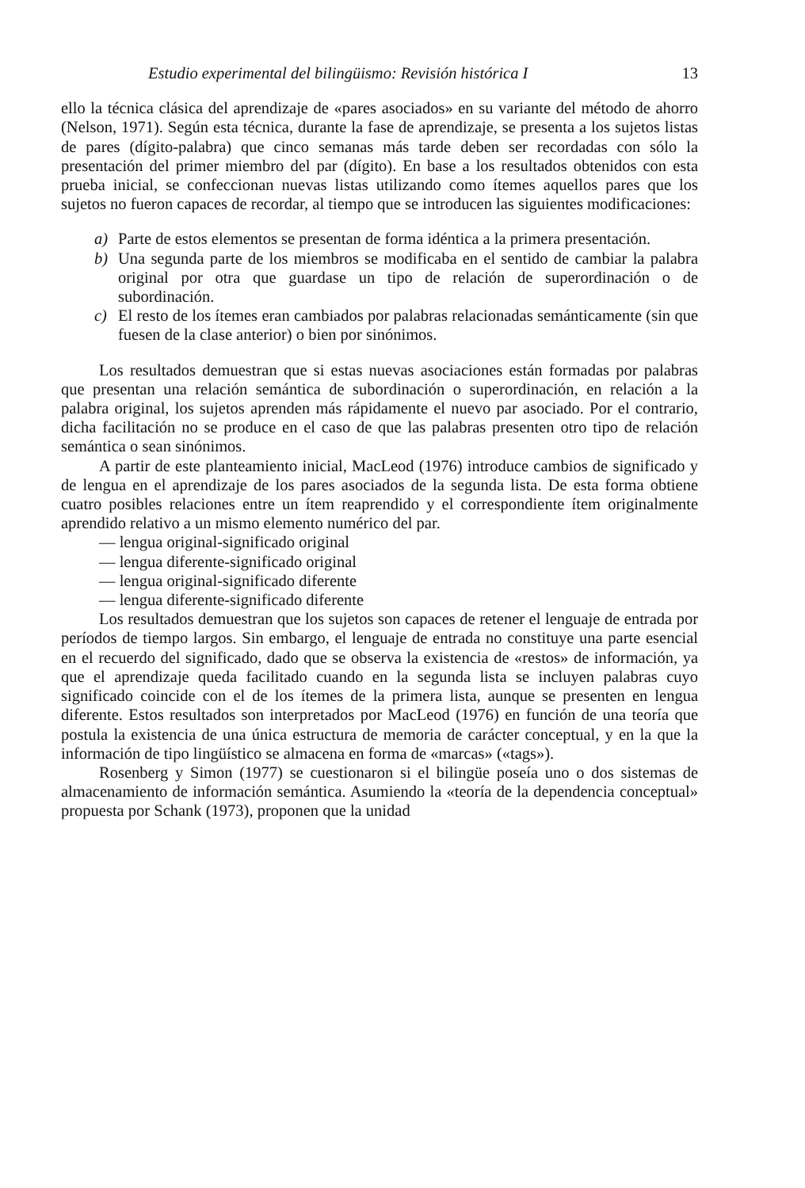Estudio experimental del bilingüismo: Revisión histórica I 13
ello la técnica clásica del aprendizaje de «pares asociados» en su variante del método de ahorro (Nelson, 1971). Según esta técnica, durante la fase de aprendizaje, se presenta a los sujetos listas de pares (dígito-palabra) que cinco semanas más tarde deben ser recordadas con sólo la presentación del primer miembro del par (dígito). En base a los resultados obtenidos con esta prueba inicial, se confeccionan nuevas listas utilizando como ítemes aquellos pares que los sujetos no fueron capaces de recordar, al tiempo que se introducen las siguientes modificaciones:
a) Parte de estos elementos se presentan de forma idéntica a la primera presentación.
b) Una segunda parte de los miembros se modificaba en el sentido de cambiar la palabra original por otra que guardase un tipo de relación de superordinación o de subordinación.
c) El resto de los ítemes eran cambiados por palabras relacionadas semánticamente (sin que fuesen de la clase anterior) o bien por sinónimos.
Los resultados demuestran que si estas nuevas asociaciones están formadas por palabras que presentan una relación semántica de subordinación o superordinación, en relación a la palabra original, los sujetos aprenden más rápidamente el nuevo par asociado. Por el contrario, dicha facilitación no se produce en el caso de que las palabras presenten otro tipo de relación semántica o sean sinónimos.
A partir de este planteamiento inicial, MacLeod (1976) introduce cambios de significado y de lengua en el aprendizaje de los pares asociados de la segunda lista. De esta forma obtiene cuatro posibles relaciones entre un ítem reaprendido y el correspondiente ítem originalmente aprendido relativo a un mismo elemento numérico del par.
— lengua original-significado original
— lengua diferente-significado original
— lengua original-significado diferente
— lengua diferente-significado diferente
Los resultados demuestran que los sujetos son capaces de retener el lenguaje de entrada por períodos de tiempo largos. Sin embargo, el lenguaje de entrada no constituye una parte esencial en el recuerdo del significado, dado que se observa la existencia de «restos» de información, ya que el aprendizaje queda facilitado cuando en la segunda lista se incluyen palabras cuyo significado coincide con el de los ítemes de la primera lista, aunque se presenten en lengua diferente. Estos resultados son interpretados por MacLeod (1976) en función de una teoría que postula la existencia de una única estructura de memoria de carácter conceptual, y en la que la información de tipo lingüístico se almacena en forma de «marcas» («tags»).
Rosenberg y Simon (1977) se cuestionaron si el bilingüe poseía uno o dos sistemas de almacenamiento de información semántica. Asumiendo la «teoría de la dependencia conceptual» propuesta por Schank (1973), proponen que la unidad